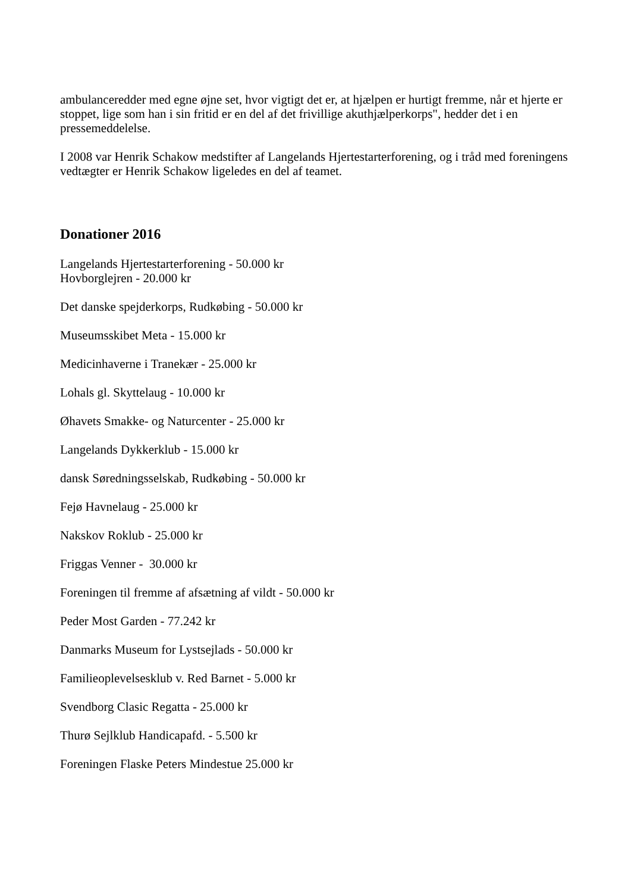ambulanceredder med egne øjne set, hvor vigtigt det er, at hjælpen er hurtigt fremme, når et hjerte er stoppet, lige som han i sin fritid er en del af det frivillige akuthjælperkorps", hedder det i en pressemeddelelse.
I 2008 var Henrik Schakow medstifter af Langelands Hjertestarterforening, og i tråd med foreningens vedtægter er Henrik Schakow ligeledes en del af teamet.
Donationer 2016
Langelands Hjertestarterforening - 50.000 kr
Hovborglejren - 20.000 kr
Det danske spejderkorps, Rudkøbing - 50.000 kr
Museumsskibet Meta - 15.000 kr
Medicinhaverne i Tranekær - 25.000 kr
Lohals gl. Skyttelaug - 10.000 kr
Øhavets Smakke- og Naturcenter - 25.000 kr
Langelands Dykkerklub - 15.000 kr
dansk Søredningsselskab, Rudkøbing - 50.000 kr
Fejø Havnelaug - 25.000 kr
Nakskov Roklub - 25.000 kr
Friggas Venner - 30.000 kr
Foreningen til fremme af afsætning af vildt - 50.000 kr
Peder Most Garden - 77.242 kr
Danmarks Museum for Lystsejlads - 50.000 kr
Familieoplevelsesklub v. Red Barnet - 5.000 kr
Svendborg Clasic Regatta - 25.000 kr
Thurø Sejlklub Handicapafd. - 5.500 kr
Foreningen Flaske Peters Mindestue 25.000 kr